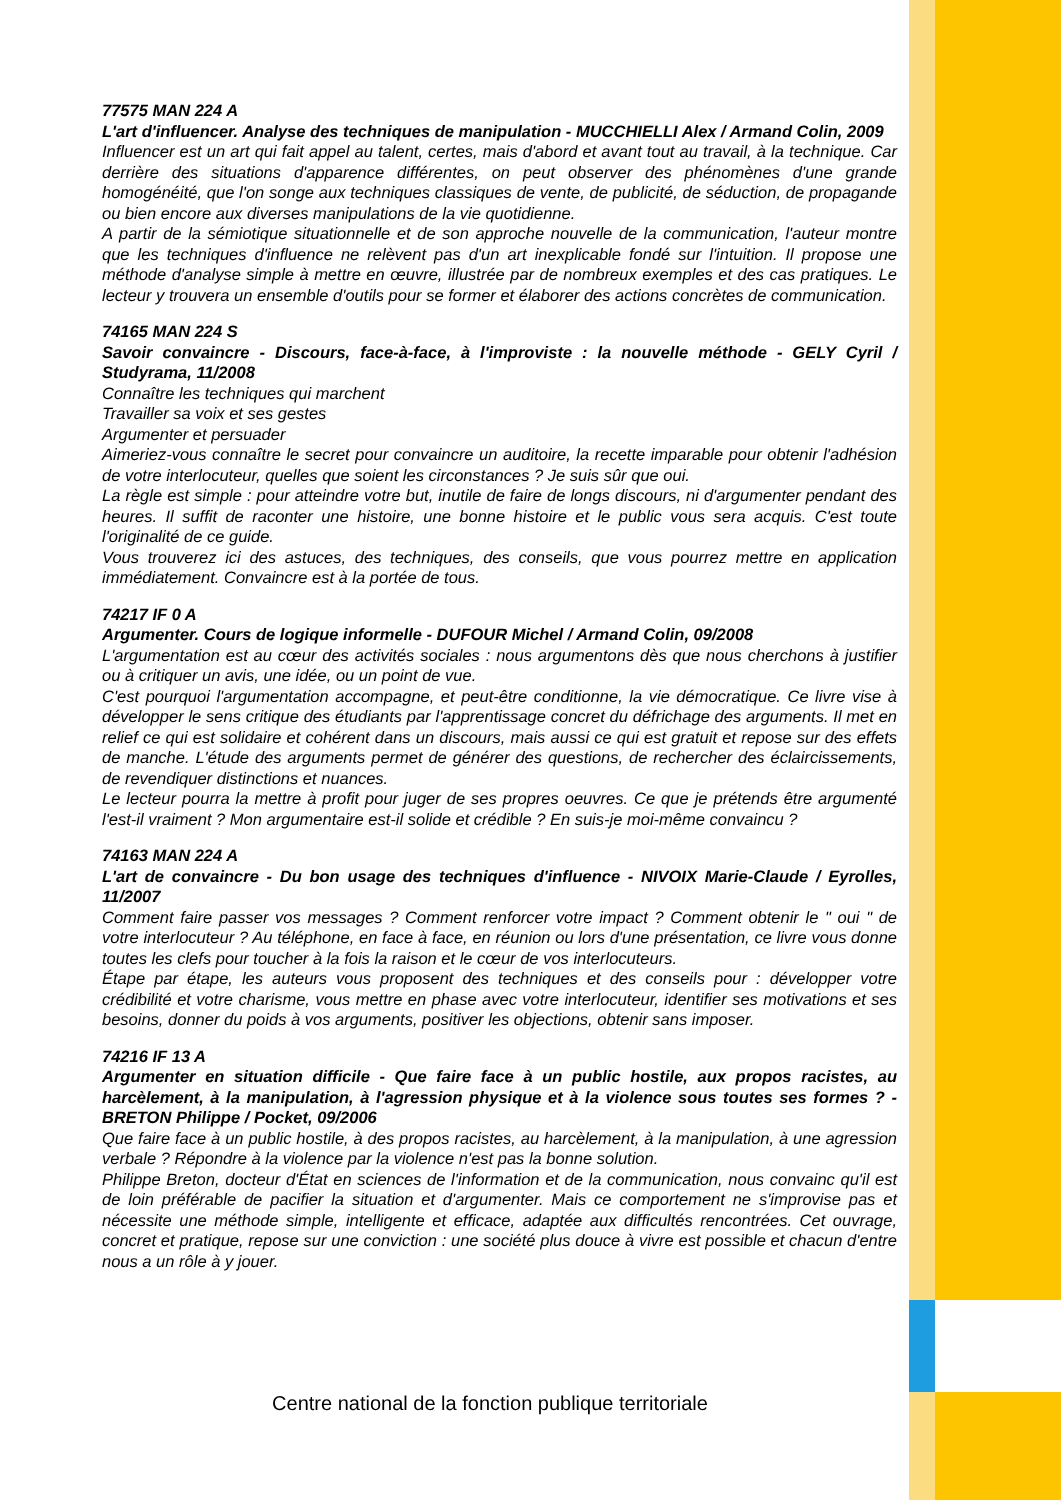77575 MAN 224 A
L'art d'influencer. Analyse des techniques de manipulation - MUCCHIELLI Alex / Armand Colin, 2009
Influencer est un art qui fait appel au talent, certes, mais d'abord et avant tout au travail, à la technique. Car derrière des situations d'apparence différentes, on peut observer des phénomènes d'une grande homogénéité, que l'on songe aux techniques classiques de vente, de publicité, de séduction, de propagande ou bien encore aux diverses manipulations de la vie quotidienne.
A partir de la sémiotique situationnelle et de son approche nouvelle de la communication, l'auteur montre que les techniques d'influence ne relèvent pas d'un art inexplicable fondé sur l'intuition. Il propose une méthode d'analyse simple à mettre en œuvre, illustrée par de nombreux exemples et des cas pratiques. Le lecteur y trouvera un ensemble d'outils pour se former et élaborer des actions concrètes de communication.
74165 MAN 224 S
Savoir convaincre - Discours, face-à-face, à l'improviste : la nouvelle méthode - GELY Cyril / Studyrama, 11/2008
Connaître les techniques qui marchent
Travailler sa voix et ses gestes
Argumenter et persuader
Aimeriez-vous connaître le secret pour convaincre un auditoire, la recette imparable pour obtenir l'adhésion de votre interlocuteur, quelles que soient les circonstances ? Je suis sûr que oui.
La règle est simple : pour atteindre votre but, inutile de faire de longs discours, ni d'argumenter pendant des heures. Il suffit de raconter une histoire, une bonne histoire et le public vous sera acquis. C'est toute l'originalité de ce guide.
Vous trouverez ici des astuces, des techniques, des conseils, que vous pourrez mettre en application immédiatement. Convaincre est à la portée de tous.
74217 IF 0 A
Argumenter. Cours de logique informelle - DUFOUR Michel / Armand Colin, 09/2008
L'argumentation est au cœur des activités sociales : nous argumentons dès que nous cherchons à justifier ou à critiquer un avis, une idée, ou un point de vue.
C'est pourquoi l'argumentation accompagne, et peut-être conditionne, la vie démocratique. Ce livre vise à développer le sens critique des étudiants par l'apprentissage concret du défrichage des arguments. Il met en relief ce qui est solidaire et cohérent dans un discours, mais aussi ce qui est gratuit et repose sur des effets de manche. L'étude des arguments permet de générer des questions, de rechercher des éclaircissements, de revendiquer distinctions et nuances.
Le lecteur pourra la mettre à profit pour juger de ses propres oeuvres. Ce que je prétends être argumenté l'est-il vraiment ? Mon argumentaire est-il solide et crédible ? En suis-je moi-même convaincu ?
74163 MAN 224 A
L'art de convaincre - Du bon usage des techniques d'influence - NIVOIX Marie-Claude / Eyrolles, 11/2007
Comment faire passer vos messages ? Comment renforcer votre impact ? Comment obtenir le " oui " de votre interlocuteur ? Au téléphone, en face à face, en réunion ou lors d'une présentation, ce livre vous donne toutes les clefs pour toucher à la fois la raison et le cœur de vos interlocuteurs.
Étape par étape, les auteurs vous proposent des techniques et des conseils pour : développer votre crédibilité et votre charisme, vous mettre en phase avec votre interlocuteur, identifier ses motivations et ses besoins, donner du poids à vos arguments, positiver les objections, obtenir sans imposer.
74216 IF 13 A
Argumenter en situation difficile - Que faire face à un public hostile, aux propos racistes, au harcèlement, à la manipulation, à l'agression physique et à la violence sous toutes ses formes ? - BRETON Philippe / Pocket, 09/2006
Que faire face à un public hostile, à des propos racistes, au harcèlement, à la manipulation, à une agression verbale ? Répondre à la violence par la violence n'est pas la bonne solution.
Philippe Breton, docteur d'État en sciences de l'information et de la communication, nous convainc qu'il est de loin préférable de pacifier la situation et d'argumenter. Mais ce comportement ne s'improvise pas et nécessite une méthode simple, intelligente et efficace, adaptée aux difficultés rencontrées. Cet ouvrage, concret et pratique, repose sur une conviction : une société plus douce à vivre est possible et chacun d'entre nous a un rôle à y jouer.
Centre national de la fonction publique territoriale